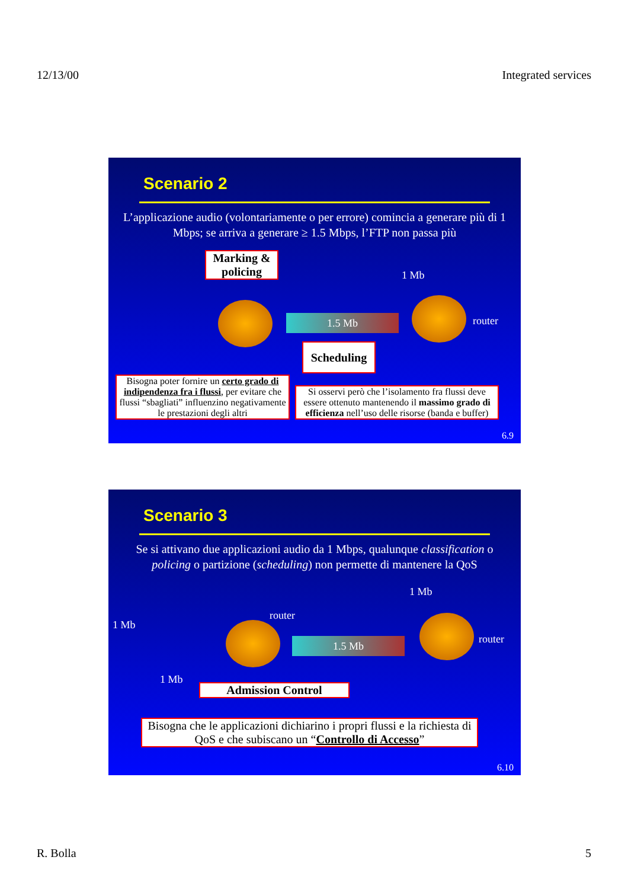12/13/00 Integrated services
Scenario 2
L’applicazione audio (volontariamente o per errore) comincia a generare più di 1 Mbps; se arriva a generare ≥ 1.5 Mbps, l’FTP non passa più
Marking & policing
1 Mb
router
1.5 Mb
Scheduling
Bisogna poter fornire un certo grado di indipendenza fra i flussi, per evitare che flussi “sbagliati” influenzino negativamente le prestazioni degli altri
Si osservi però che l’isolamento fra flussi deve essere ottenuto mantenendo il massimo grado di efficienza nell’uso delle risorse (banda e buffer)
6.9
Scenario 3
Se si attivano due applicazioni audio da 1 Mbps, qualunque classification o policing o partizione (scheduling) non permette di mantenere la QoS
1 Mb
1 Mb
router
router
1.5 Mb
1 Mb
Admission Control
Bisogna che le applicazioni dichiarino i propri flussi e la richiesta di QoS e che subiscano un “Controllo di Accesso”
6.10
R. Bolla 5